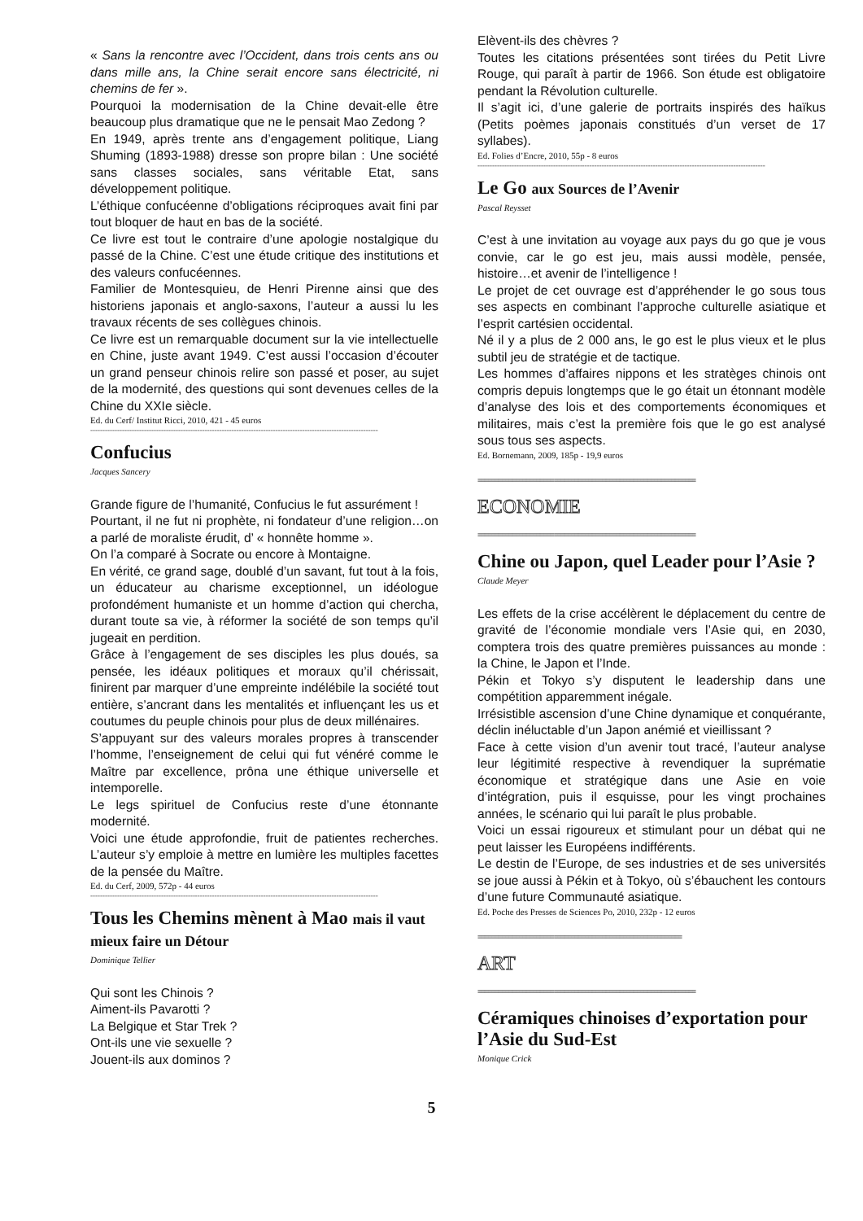« Sans la rencontre avec l’Occident, dans trois cents ans ou dans mille ans, la Chine serait encore sans électricité, ni chemins de fer ».
Pourquoi la modernisation de la Chine devait-elle être beaucoup plus dramatique que ne le pensait Mao Zedong ?
En 1949, après trente ans d’engagement politique, Liang Shuming (1893-1988) dresse son propre bilan : Une société sans classes sociales, sans véritable Etat, sans développement politique.
L’éthique confucéenne d’obligations réciproques avait fini par tout bloquer de haut en bas de la société.
Ce livre est tout le contraire d’une apologie nostalgique du passé de la Chine. C’est une étude critique des institutions et des valeurs confucéennes.
Familier de Montesquieu, de Henri Pirenne ainsi que des historiens japonais et anglo-saxons, l’auteur a aussi lu les travaux récents de ses collègues chinois.
Ce livre est un remarquable document sur la vie intellectuelle en Chine, juste avant 1949. C’est aussi l’occasion d’écouter un grand penseur chinois relire son passé et poser, au sujet de la modernité, des questions qui sont devenues celles de la Chine du XXIe siècle.
Ed. du Cerf/ Institut Ricci, 2010, 421 - 45 euros
----------------------------------------------------------------------------------------------------------------------
Confucius
Jacques Sancery
Grande figure de l’humanité, Confucius le fut assurément !
Pourtant, il ne fut ni prophète, ni fondateur d’une religion…on a parlé de moraliste érudit, d’ « honnête homme ».
On l’a comparé à Socrate ou encore à Montaigne.
En vérité, ce grand sage, doublé d’un savant, fut tout à la fois, un éducateur au charisme exceptionnel, un idéologue profondément humaniste et un homme d’action qui chercha, durant toute sa vie, à réformer la société de son temps qu’il jugeait en perdition.
Grâce à l’engagement de ses disciples les plus doués, sa pensée, les idéaux politiques et moraux qu’il chérissait, finirent par marquer d’une empreinte indélébile la société tout entière, s’ancrant dans les mentalités et influençant les us et coutumes du peuple chinois pour plus de deux millénaires.
S’appuyant sur des valeurs morales propres à transcender l’homme, l’enseignement de celui qui fut vénéré comme le Maître par excellence, prôna une éthique universelle et intemporelle.
Le legs spirituel de Confucius reste d’une étonnante modernité.
Voici une étude approfondie, fruit de patientes recherches. L’auteur s’y emploie à mettre en lumière les multiples facettes de la pensée du Maître.
Ed. du Cerf, 2009, 572p - 44 euros
----------------------------------------------------------------------------------------------------------------------
Tous les Chemins mènent à Mao mais il vaut mieux faire un Détour
Dominique Tellier
Qui sont les Chinois ?
Aiment-ils Pavarotti ?
La Belgique et Star Trek ?
Ont-ils une vie sexuelle ?
Jouent-ils aux dominos ?
Elèvent-ils des chèvres ?
Toutes les citations présentées sont tirées du Petit Livre Rouge, qui paraît à partir de 1966. Son étude est obligatoire pendant la Révolution culturelle.
Il s’agit ici, d’une galerie de portraits inspirés des haïkus (Petits poèmes japonais constitués d’un verset de 17 syllabes).
Ed. Folies d’Encre, 2010, 55p - 8 euros
----------------------------------------------------------------------------------------------------------------------
Le Go aux Sources de l’Avenir
Pascal Reysset
C’est à une invitation au voyage aux pays du go que je vous convie, car le go est jeu, mais aussi modèle, pensée, histoire…et avenir de l’intelligence !
Le projet de cet ouvrage est d’appréhender le go sous tous ses aspects en combinant l’approche culturelle asiatique et l’esprit cartésien occidental.
Né il y a plus de 2 000 ans, le go est le plus vieux et le plus subtil jeu de stratégie et de tactique.
Les hommes d’affaires nippons et les stratèges chinois ont compris depuis longtemps que le go était un étonnant modèle d’analyse des lois et des comportements économiques et militaires, mais c’est la première fois que le go est analysé sous tous ses aspects.
Ed. Bornemann, 2009, 185p - 19,9 euros
===============================================================
ECONOMIE
===============================================================
Chine ou Japon, quel Leader pour l’Asie ?
Claude Meyer
Les effets de la crise accélèrent le déplacement du centre de gravité de l’économie mondiale vers l’Asie qui, en 2030, comptera trois des quatre premières puissances au monde : la Chine, le Japon et l’Inde.
Pékin et Tokyo s’y disputent le leadership dans une compétition apparemment inégale.
Irrésistible ascension d’une Chine dynamique et conquérante, déclin inéluctable d’un Japon anémié et vieillissant ?
Face à cette vision d’un avenir tout tracé, l’auteur analyse leur légitimité respective à revendiquer la suprématie économique et stratégique dans une Asie en voie d’intégration, puis il esquisse, pour les vingt prochaines années, le scénario qui lui paraît le plus probable.
Voici un essai rigoureux et stimulant pour un débat qui ne peut laisser les Européens indifférents.
Le destin de l’Europe, de ses industries et de ses universités se joue aussi à Pékin et à Tokyo, où s’ébauchent les contours d’une future Communauté asiatique.
Ed. Poche des Presses de Sciences Po, 2010, 232p - 12 euros
===========================================================
ART
===============================================================
Céramiques chinoises d’exportation pour l’Asie du Sud-Est
Monique Crick
5